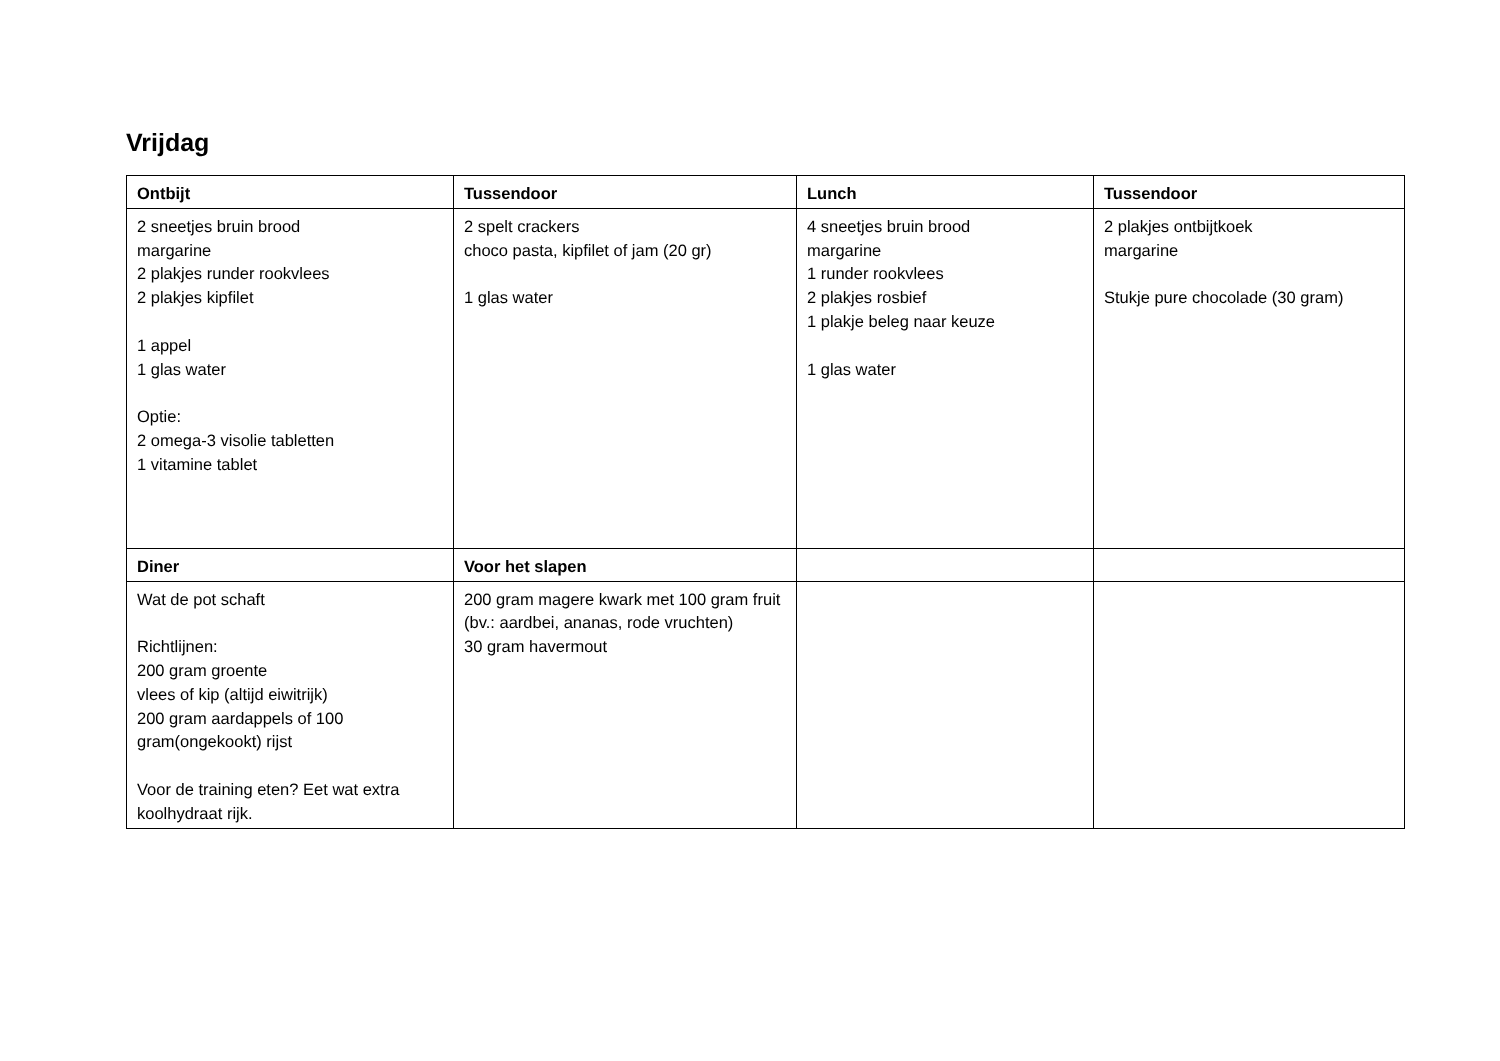Vrijdag
| Ontbijt | Tussendoor | Lunch | Tussendoor |
| --- | --- | --- | --- |
| 2 sneetjes bruin brood margarine 2 plakjes runder rookvlees 2 plakjes kipfilet 1 appel 1 glas water Optie: 2 omega-3 visolie tabletten 1 vitamine tablet | 2 spelt crackers choco pasta, kipfilet of jam (20 gr) 1 glas water | 4 sneetjes bruin brood margarine 1 runder rookvlees 2 plakjes rosbief 1 plakje beleg naar keuze 1 glas water | 2 plakjes ontbijtkoek margarine Stukje pure chocolade (30 gram) |
| Diner | Voor het slapen | | |
| Wat de pot schaft Richtlijnen: 200 gram groente vlees of kip (altijd eiwitrijk) 200 gram aardappels of 100 gram(ongekookt) rijst Voor de training eten? Eet wat extra koolhydraat rijk. | 200 gram magere kwark met 100 gram fruit (bv.: aardbei, ananas, rode vruchten) 30 gram havermout | | |